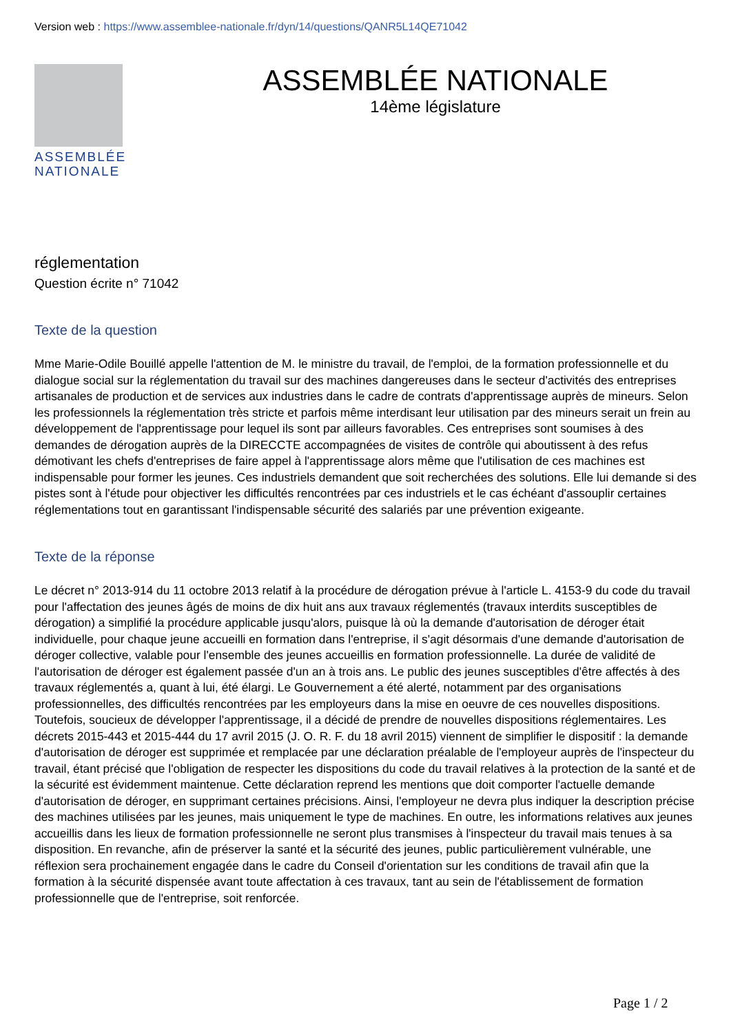Version web : https://www.assemblee-nationale.fr/dyn/14/questions/QANR5L14QE71042
ASSEMBLÉE
NATIONALE
ASSEMBLÉE NATIONALE
14ème législature
réglementation
Question écrite n° 71042
Texte de la question
Mme Marie-Odile Bouillé appelle l'attention de M. le ministre du travail, de l'emploi, de la formation professionnelle et du dialogue social sur la réglementation du travail sur des machines dangereuses dans le secteur d'activités des entreprises artisanales de production et de services aux industries dans le cadre de contrats d'apprentissage auprès de mineurs. Selon les professionnels la réglementation très stricte et parfois même interdisant leur utilisation par des mineurs serait un frein au développement de l'apprentissage pour lequel ils sont par ailleurs favorables. Ces entreprises sont soumises à des demandes de dérogation auprès de la DIRECCTE accompagnées de visites de contrôle qui aboutissent à des refus démotivant les chefs d'entreprises de faire appel à l'apprentissage alors même que l'utilisation de ces machines est indispensable pour former les jeunes. Ces industriels demandent que soit recherchées des solutions. Elle lui demande si des pistes sont à l'étude pour objectiver les difficultés rencontrées par ces industriels et le cas échéant d'assouplir certaines réglementations tout en garantissant l'indispensable sécurité des salariés par une prévention exigeante.
Texte de la réponse
Le décret n° 2013-914 du 11 octobre 2013 relatif à la procédure de dérogation prévue à l'article L. 4153-9 du code du travail pour l'affectation des jeunes âgés de moins de dix huit ans aux travaux réglementés (travaux interdits susceptibles de dérogation) a simplifié la procédure applicable jusqu'alors, puisque là où la demande d'autorisation de déroger était individuelle, pour chaque jeune accueilli en formation dans l'entreprise, il s'agit désormais d'une demande d'autorisation de déroger collective, valable pour l'ensemble des jeunes accueillis en formation professionnelle. La durée de validité de l'autorisation de déroger est également passée d'un an à trois ans. Le public des jeunes susceptibles d'être affectés à des travaux réglementés a, quant à lui, été élargi. Le Gouvernement a été alerté, notamment par des organisations professionnelles, des difficultés rencontrées par les employeurs dans la mise en oeuvre de ces nouvelles dispositions. Toutefois, soucieux de développer l'apprentissage, il a décidé de prendre de nouvelles dispositions réglementaires. Les décrets 2015-443 et 2015-444 du 17 avril 2015 (J. O. R. F. du 18 avril 2015) viennent de simplifier le dispositif : la demande d'autorisation de déroger est supprimée et remplacée par une déclaration préalable de l'employeur auprès de l'inspecteur du travail, étant précisé que l'obligation de respecter les dispositions du code du travail relatives à la protection de la santé et de la sécurité est évidemment maintenue. Cette déclaration reprend les mentions que doit comporter l'actuelle demande d'autorisation de déroger, en supprimant certaines précisions. Ainsi, l'employeur ne devra plus indiquer la description précise des machines utilisées par les jeunes, mais uniquement le type de machines. En outre, les informations relatives aux jeunes accueillis dans les lieux de formation professionnelle ne seront plus transmises à l'inspecteur du travail mais tenues à sa disposition. En revanche, afin de préserver la santé et la sécurité des jeunes, public particulièrement vulnérable, une réflexion sera prochainement engagée dans le cadre du Conseil d'orientation sur les conditions de travail afin que la formation à la sécurité dispensée avant toute affectation à ces travaux, tant au sein de l'établissement de formation professionnelle que de l'entreprise, soit renforcée.
Page 1 / 2